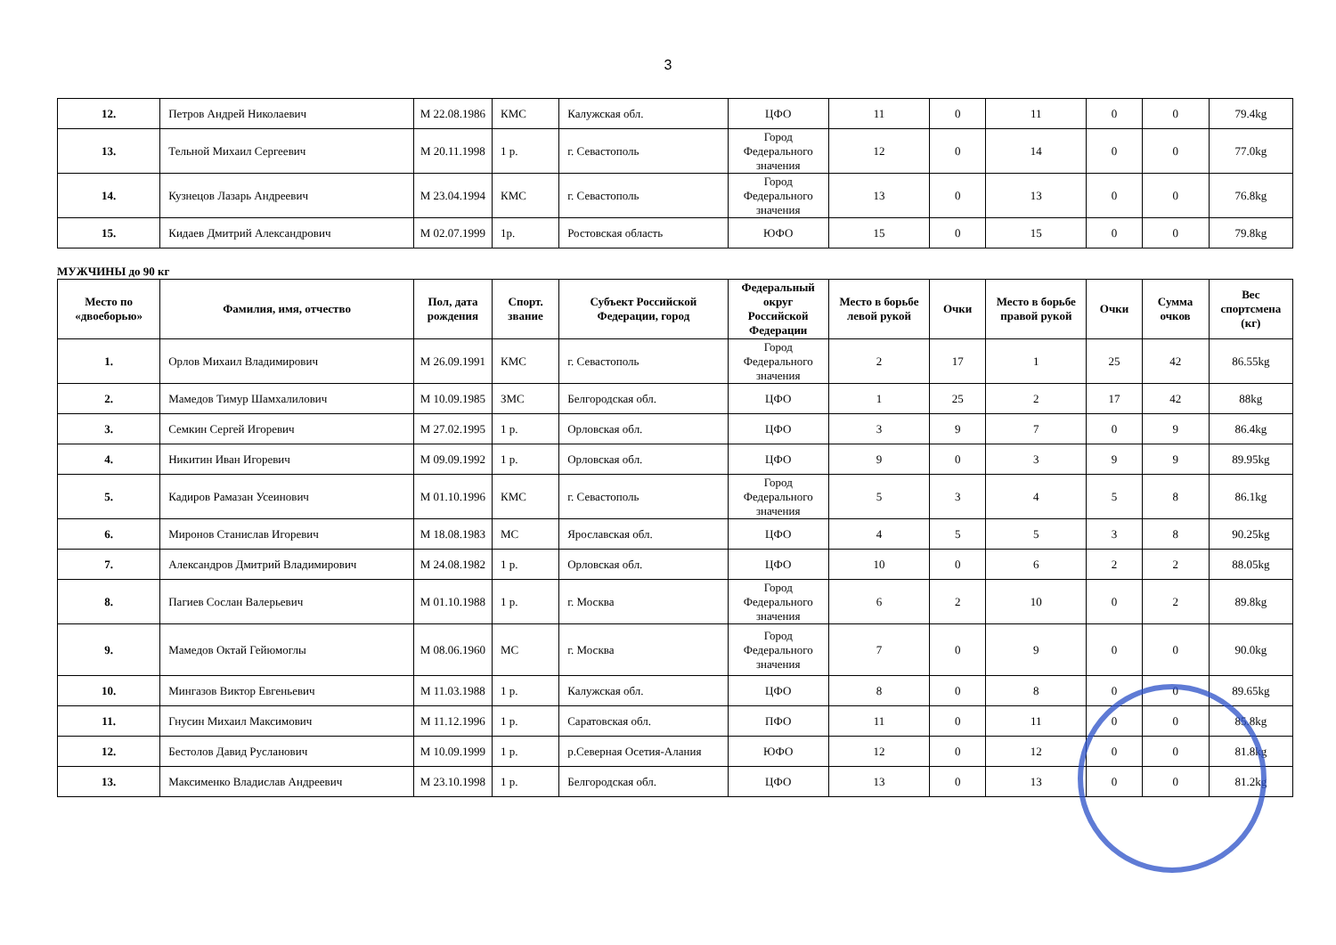3
| 12. | Петров Андрей Николаевич | М 22.08.1986 | КМС | Калужская обл. | ЦФО | 11 | 0 | 11 | 0 | 0 | 79.4kg |
| 13. | Тельной Михаил Сергеевич | М 20.11.1998 | 1 р. | г. Севастополь | Город Федерального значения | 12 | 0 | 14 | 0 | 0 | 77.0kg |
| 14. | Кузнецов Лазарь Андреевич | М 23.04.1994 | КМС | г. Севастополь | Город Федерального значения | 13 | 0 | 13 | 0 | 0 | 76.8kg |
| 15. | Кидаев Дмитрий Александрович | М 02.07.1999 | 1р. | Ростовская область | ЮФО | 15 | 0 | 15 | 0 | 0 | 79.8kg |
МУЖЧИНЫ до 90 кг
| Место по «двоеборью» | Фамилия, имя, отчество | Пол, дата рождения | Спорт. звание | Субъект Российской Федерации, город | Федеральный округ Российской Федерации | Место в борьбе левой рукой | Очки | Место в борьбе правой рукой | Очки | Сумма очков | Вес спортсмена (кг) |
| --- | --- | --- | --- | --- | --- | --- | --- | --- | --- | --- | --- |
| 1. | Орлов Михаил Владимирович | М 26.09.1991 | КМС | г. Севастополь | Город Федерального значения | 2 | 17 | 1 | 25 | 42 | 86.55kg |
| 2. | Мамедов Тимур Шамхалилович | М 10.09.1985 | ЗМС | Белгородская обл. | ЦФО | 1 | 25 | 2 | 17 | 42 | 88kg |
| 3. | Семкин Сергей Игоревич | М 27.02.1995 | 1 р. | Орловская обл. | ЦФО | 3 | 9 | 7 | 0 | 9 | 86.4kg |
| 4. | Никитин Иван Игоревич | М 09.09.1992 | 1 р. | Орловская обл. | ЦФО | 9 | 0 | 3 | 9 | 9 | 89.95kg |
| 5. | Кадиров Рамазан Усеинович | М 01.10.1996 | КМС | г. Севастополь | Город Федерального значения | 5 | 3 | 4 | 5 | 8 | 86.1kg |
| 6. | Миронов Станислав Игоревич | М 18.08.1983 | МС | Ярославская обл. | ЦФО | 4 | 5 | 5 | 3 | 8 | 90.25kg |
| 7. | Александров Дмитрий Владимирович | М 24.08.1982 | 1 р. | Орловская обл. | ЦФО | 10 | 0 | 6 | 2 | 2 | 88.05kg |
| 8. | Пагиев Сослан Валерьевич | М 01.10.1988 | 1 р. | г. Москва | Город Федерального значения | 6 | 2 | 10 | 0 | 2 | 89.8kg |
| 9. | Мамедов Октай Гейюмоглы | М 08.06.1960 | МС | г. Москва | Город Федерального значения | 7 | 0 | 9 | 0 | 0 | 90.0kg |
| 10. | Мингазов Виктор Евгеньевич | М 11.03.1988 | 1 р. | Калужская обл. | ЦФО | 8 | 0 | 8 | 0 | 0 | 89.65kg |
| 11. | Гнусин Михаил Максимович | М 11.12.1996 | 1 р. | Саратовская обл. | ПФО | 11 | 0 | 11 | 0 | 0 | 85.8kg |
| 12. | Бестолов Давид Русланович | М 10.09.1999 | 1 р. | р.Северная Осетия-Алания | ЮФО | 12 | 0 | 12 | 0 | 0 | 81.8kg |
| 13. | Максименко Владислав Андреевич | М 23.10.1998 | 1 р. | Белгородская обл. | ЦФО | 13 | 0 | 13 | 0 | 0 | 81.2kg |